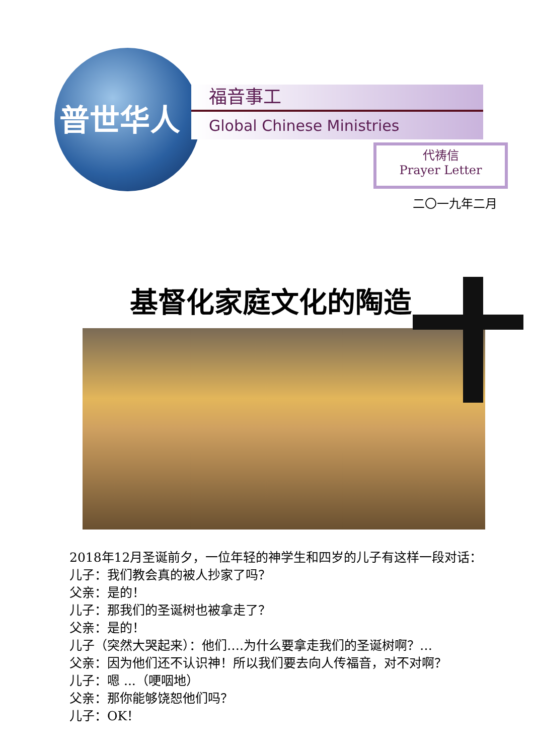福音事工
Global Chinese Ministries
普世华人
代祷信
Prayer Letter
二〇一九年二月
基督化家庭文化的陶造
2018年12月圣诞前夕，一位年轻的神学生和四岁的儿子有这样一段对话：
儿子：我们教会真的被人抄家了吗？
父亲：是的！
儿子：那我们的圣诞树也被拿走了？
父亲：是的！
儿子（突然大哭起来）：他们….为什么要拿走我们的圣诞树啊？…
父亲：因为他们还不认识神！所以我们要去向人传福音，对不对啊？
儿子：嗯 ...（哽咽地）
父亲：那你能够饶恕他们吗？
儿子：OK！